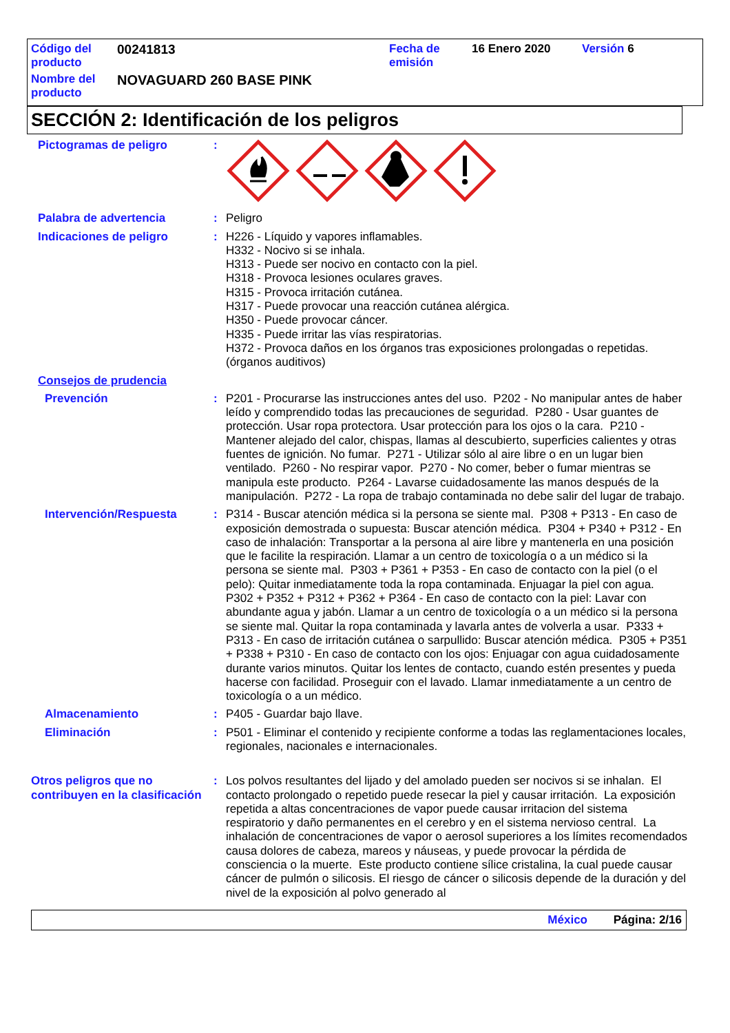| Código del producto | 00241813 | Fecha de emisión | 16 Enero 2020 | Versión 6 |
| Nombre del producto | NOVAGUARD 260 BASE PINK | | | |
SECCIÓN 2: Identificación de los peligros
Pictogramas de peligro :
Palabra de advertencia : Peligro
Indicaciones de peligro : H226 - Líquido y vapores inflamables.
H332 - Nocivo si se inhala.
H313 - Puede ser nocivo en contacto con la piel.
H318 - Provoca lesiones oculares graves.
H315 - Provoca irritación cutánea.
H317 - Puede provocar una reacción cutánea alérgica.
H350 - Puede provocar cáncer.
H335 - Puede irritar las vías respiratorias.
H372 - Provoca daños en los órganos tras exposiciones prolongadas o repetidas. (órganos auditivos)
Consejos de prudencia
Prevención : P201 - Procurarse las instrucciones antes del uso. P202 - No manipular antes de haber leído y comprendido todas las precauciones de seguridad. P280 - Usar guantes de protección. Usar ropa protectora. Usar protección para los ojos o la cara. P210 - Mantener alejado del calor, chispas, llamas al descubierto, superficies calientes y otras fuentes de ignición. No fumar. P271 - Utilizar sólo al aire libre o en un lugar bien ventilado. P260 - No respirar vapor. P270 - No comer, beber o fumar mientras se manipula este producto. P264 - Lavarse cuidadosamente las manos después de la manipulación. P272 - La ropa de trabajo contaminada no debe salir del lugar de trabajo.
Intervención/Respuesta : P314 - Buscar atención médica si la persona se siente mal. P308 + P313 - En caso de exposición demostrada o supuesta: Buscar atención médica. P304 + P340 + P312 - En caso de inhalación: Transportar a la persona al aire libre y mantenerla en una posición que le facilite la respiración. Llamar a un centro de toxicología o a un médico si la persona se siente mal. P303 + P361 + P353 - En caso de contacto con la piel (o el pelo): Quitar inmediatamente toda la ropa contaminada. Enjuagar la piel con agua. P302 + P352 + P312 + P362 + P364 - En caso de contacto con la piel: Lavar con abundante agua y jabón. Llamar a un centro de toxicología o a un médico si la persona se siente mal. Quitar la ropa contaminada y lavarla antes de volverla a usar. P333 + P313 - En caso de irritación cutánea o sarpullido: Buscar atención médica. P305 + P351 + P338 + P310 - En caso de contacto con los ojos: Enjuagar con agua cuidadosamente durante varios minutos. Quitar los lentes de contacto, cuando estén presentes y pueda hacerse con facilidad. Proseguir con el lavado. Llamar inmediatamente a un centro de toxicología o a un médico.
Almacenamiento : P405 - Guardar bajo llave.
Eliminación : P501 - Eliminar el contenido y recipiente conforme a todas las reglamentaciones locales, regionales, nacionales e internacionales.
Otros peligros que no contribuyen en la clasificación
: Los polvos resultantes del lijado y del amolado pueden ser nocivos si se inhalan. El contacto prolongado o repetido puede resecar la piel y causar irritación. La exposición repetida a altas concentraciones de vapor puede causar irritacion del sistema respiratorio y daño permanentes en el cerebro y en el sistema nervioso central. La inhalación de concentraciones de vapor o aerosol superiores a los límites recomendados causa dolores de cabeza, mareos y náuseas, y puede provocar la pérdida de consciencia o la muerte. Este producto contiene sílice cristalina, la cual puede causar cáncer de pulmón o silicosis. El riesgo de cáncer o silicosis depende de la duración y del nivel de la exposición al polvo generado al
México Página: 2/16